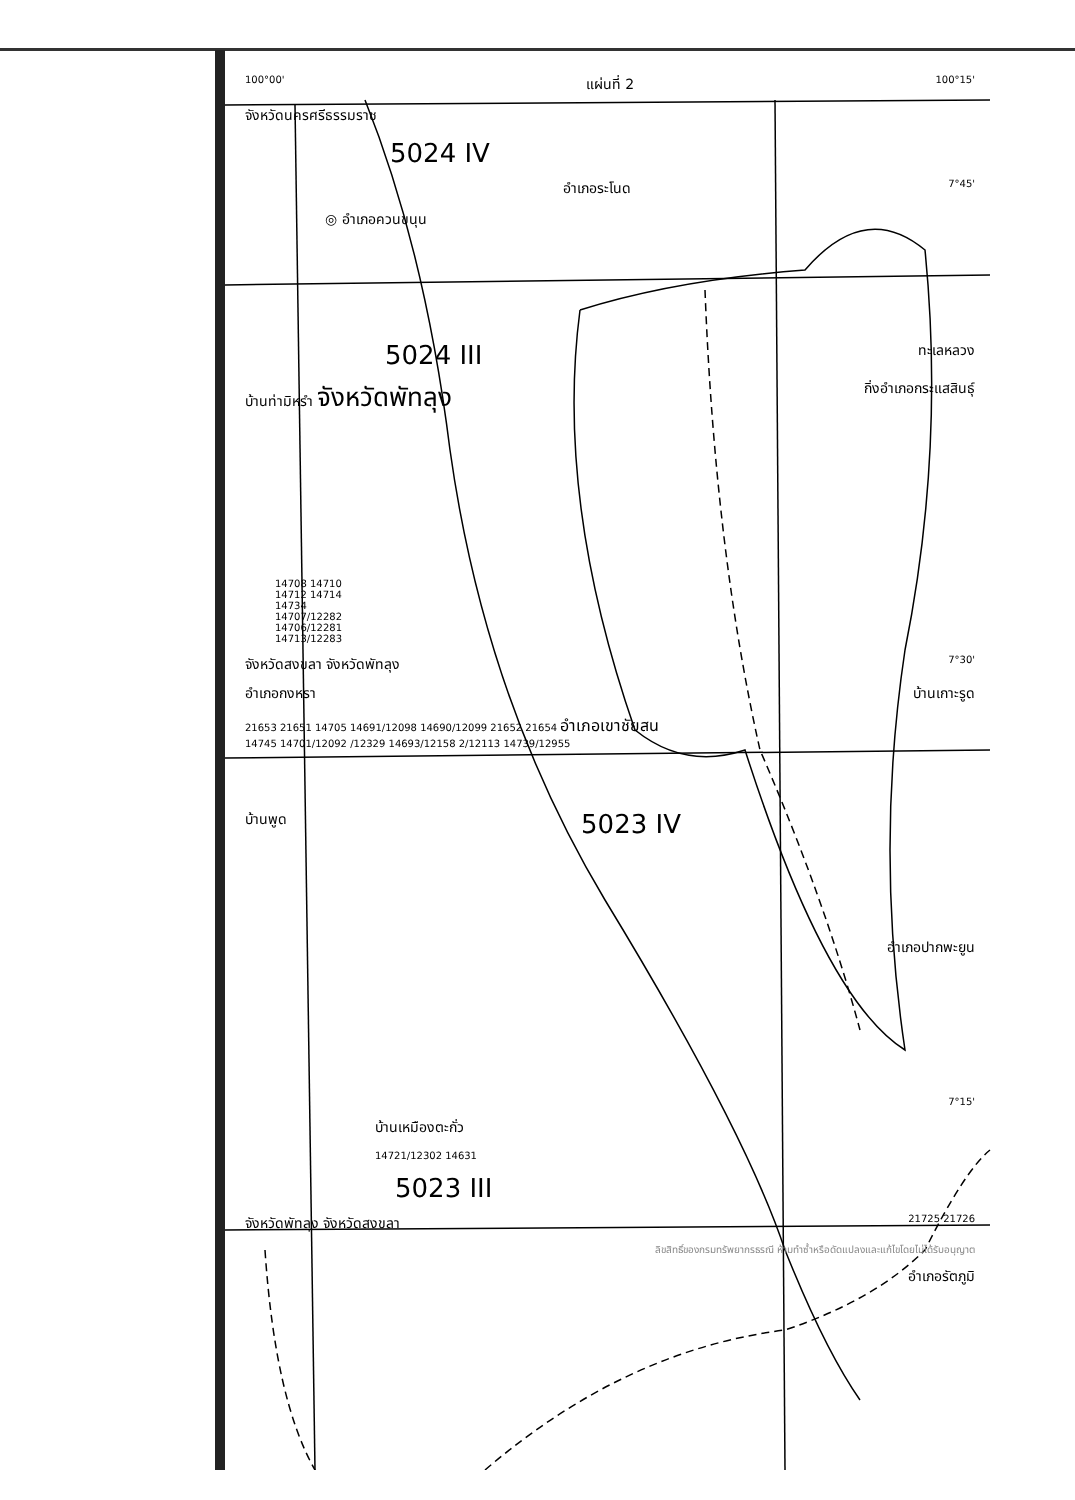100°00' แผ่นที่ 2 100°15'
จังหวัดนครศรีธรรมราช
5024 IV
อำเภอระโนด 7°45'
◎ อำเภอควนขนุน
5024 III ทะเลหลวง
บ้านท่ามิหรำ จังหวัดพัทลุง กิ่งอำเภอกระแสสินธุ์
14708 14710
14712 14714
14734
14707/12282
14706/12281
14713/12283
จังหวัดสงขลา จังหวัดพัทลุง 7°30'
อำเภอกงหรา บ้านเกาะรูด
21653 21651 14705 14691/12098 14690/12099 21652 21654 อำเภอเขาชัยสน
14745 14701/12092 /12329 14693/12158 2/12113 14739/12955
บ้านพูด 5023 IV
อำเภอปากพะยูน
7°15'
บ้านเหมืองตะกั่ว
14721/12302 14631
5023 III
จังหวัดพัทลุง จังหวัดสงขลา 21725 21726
ลิขสิทธิ์ของกรมทรัพยากรธรณี ห้ามทำซ้ำหรือดัดแปลงและแก้ไขโดยไม่ได้รับอนุญาต
อำเภอรัตภูมิ